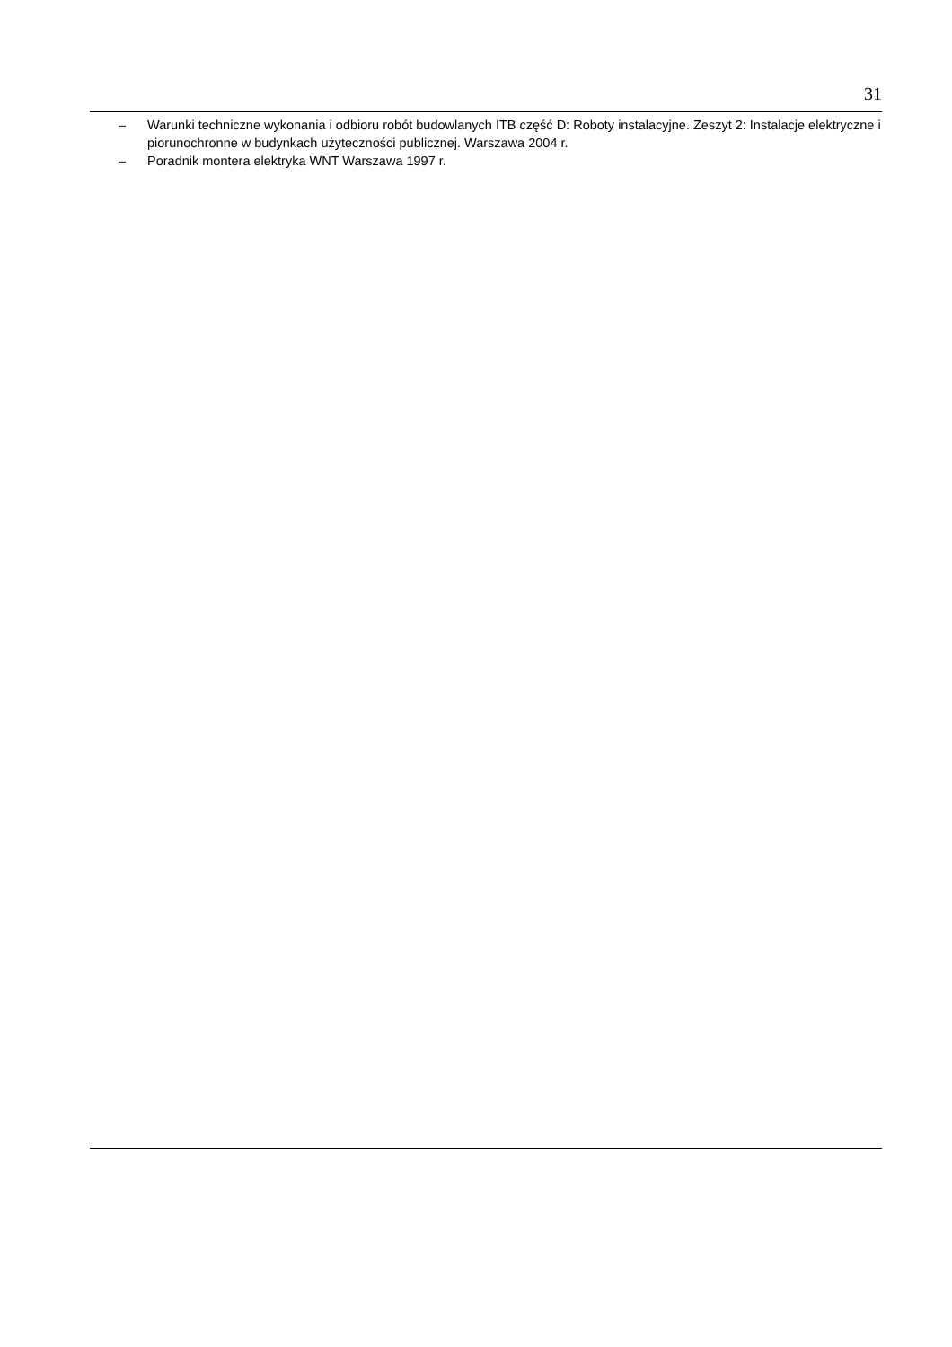31
– Warunki techniczne wykonania i odbioru robót budowlanych ITB część D: Roboty instalacyjne. Zeszyt 2: Instalacje elektryczne i piorunochronne w budynkach użyteczności publicznej. Warszawa 2004 r.
– Poradnik montera elektryka WNT Warszawa 1997 r.